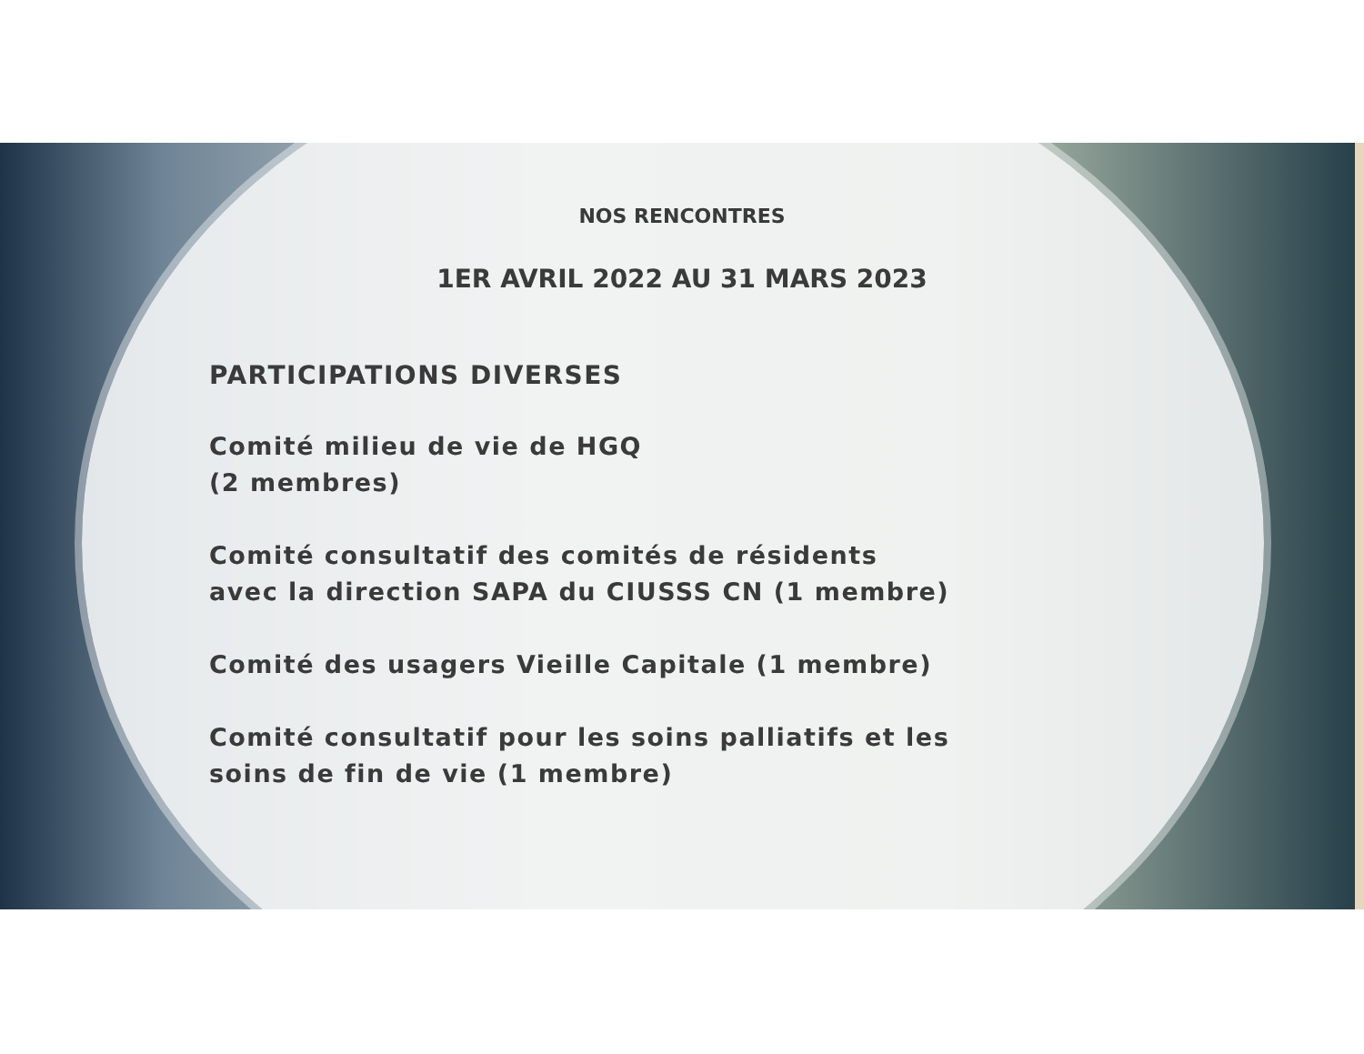NOS RENCONTRES
1ER AVRIL 2022 AU 31 MARS 2023
PARTICIPATIONS DIVERSES
Comité milieu de vie de HGQ
(2 membres)
Comité consultatif des comités de résidents
avec la direction SAPA du CIUSSS CN (1 membre)
Comité des usagers Vieille Capitale (1 membre)
Comité consultatif pour les soins palliatifs et les
soins de fin de vie (1 membre)